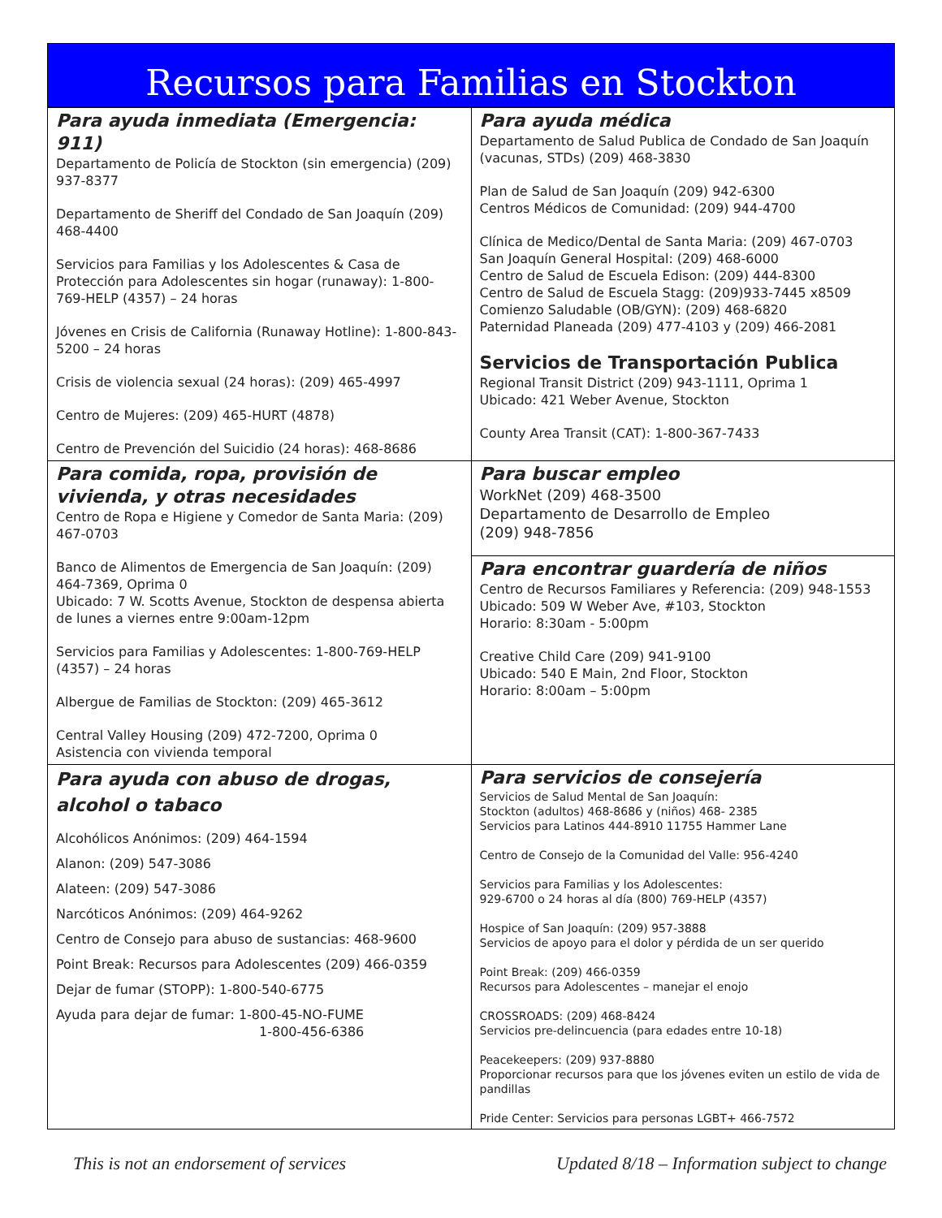Recursos para Familias en Stockton
| Para ayuda inmediata (Emergencia: 911) Departamento de Policía de Stockton (sin emergencia) (209) 937-8377 Departamento de Sheriff del Condado de San Joaquín (209) 468-4400 Servicios para Familias y los Adolescentes & Casa de Protección para Adolescentes sin hogar (runaway): 1-800-769-HELP (4357) – 24 horas Jóvenes en Crisis de California (Runaway Hotline): 1-800-843-5200 – 24 horas Crisis de violencia sexual (24 horas): (209) 465-4997 Centro de Mujeres: (209) 465-HURT (4878) Centro de Prevención del Suicidio (24 horas): 468-8686 | Para ayuda médica Departamento de Salud Publica de Condado de San Joaquín (vacunas, STDs) (209) 468-3830 Plan de Salud de San Joaquín (209) 942-6300 Centros Médicos de Comunidad: (209) 944-4700 Clínica de Medico/Dental de Santa Maria: (209) 467-0703 San Joaquín General Hospital: (209) 468-6000 Centro de Salud de Escuela Edison: (209) 444-8300 Centro de Salud de Escuela Stagg: (209)933-7445 x8509 Comienzo Saludable (OB/GYN): (209) 468-6820 Paternidad Planeada (209) 477-4103 y (209) 466-2081 Servicios de Transportación Publica Regional Transit District (209) 943-1111, Oprima 1 Ubicado: 421 Weber Avenue, Stockton County Area Transit (CAT): 1-800-367-7433 |
| Para comida, ropa, provisión de vivienda, y otras necesidades Centro de Ropa e Higiene y Comedor de Santa Maria: (209) 467-0703 Banco de Alimentos de Emergencia de San Joaquín: (209) 464-7369, Oprima 0 Ubicado: 7 W. Scotts Avenue, Stockton de despensa abierta de lunes a viernes entre 9:00am-12pm Servicios para Familias y Adolescentes: 1-800-769-HELP (4357) – 24 horas Albergue de Familias de Stockton: (209) 465-3612 Central Valley Housing (209) 472-7200, Oprima 0 Asistencia con vivienda temporal | Para buscar empleo WorkNet (209) 468-3500 Departamento de Desarrollo de Empleo (209) 948-7856 |
| | Para encontrar guardería de niños Centro de Recursos Familiares y Referencia: (209) 948-1553 Ubicado: 509 W Weber Ave, #103, Stockton Horario: 8:30am - 5:00pm Creative Child Care (209) 941-9100 Ubicado: 540 E Main, 2nd Floor, Stockton Horario: 8:00am – 5:00pm |
| Para ayuda con abuso de drogas, alcohol o tabaco Alcohólicos Anónimos: (209) 464-1594 Alanon: (209) 547-3086 Alateen: (209) 547-3086 Narcóticos Anónimos: (209) 464-9262 Centro de Consejo para abuso de sustancias: 468-9600 Point Break: Recursos para Adolescentes (209) 466-0359 Dejar de fumar (STOPP): 1-800-540-6775 Ayuda para dejar de fumar: 1-800-45-NO-FUME 1-800-456-6386 | Para servicios de consejería Servicios de Salud Mental de San Joaquín: Stockton (adultos) 468-8686 y (niños) 468- 2385 Servicios para Latinos 444-8910 11755 Hammer Lane Centro de Consejo de la Comunidad del Valle: 956-4240 Servicios para Familias y los Adolescentes: 929-6700 o 24 horas al día (800) 769-HELP (4357) Hospice of San Joaquín: (209) 957-3888 Servicios de apoyo para el dolor y pérdida de un ser querido Point Break: (209) 466-0359 Recursos para Adolescentes – manejar el enojo CROSSROADS: (209) 468-8424 Servicios pre-delincuencia (para edades entre 10-18) Peacekeepers: (209) 937-8880 Proporcionar recursos para que los jóvenes eviten un estilo de vida de pandillas Pride Center: Servicios para personas LGBT+ 466-7572 |
This is not an endorsement of services Updated 8/18 – Information subject to change